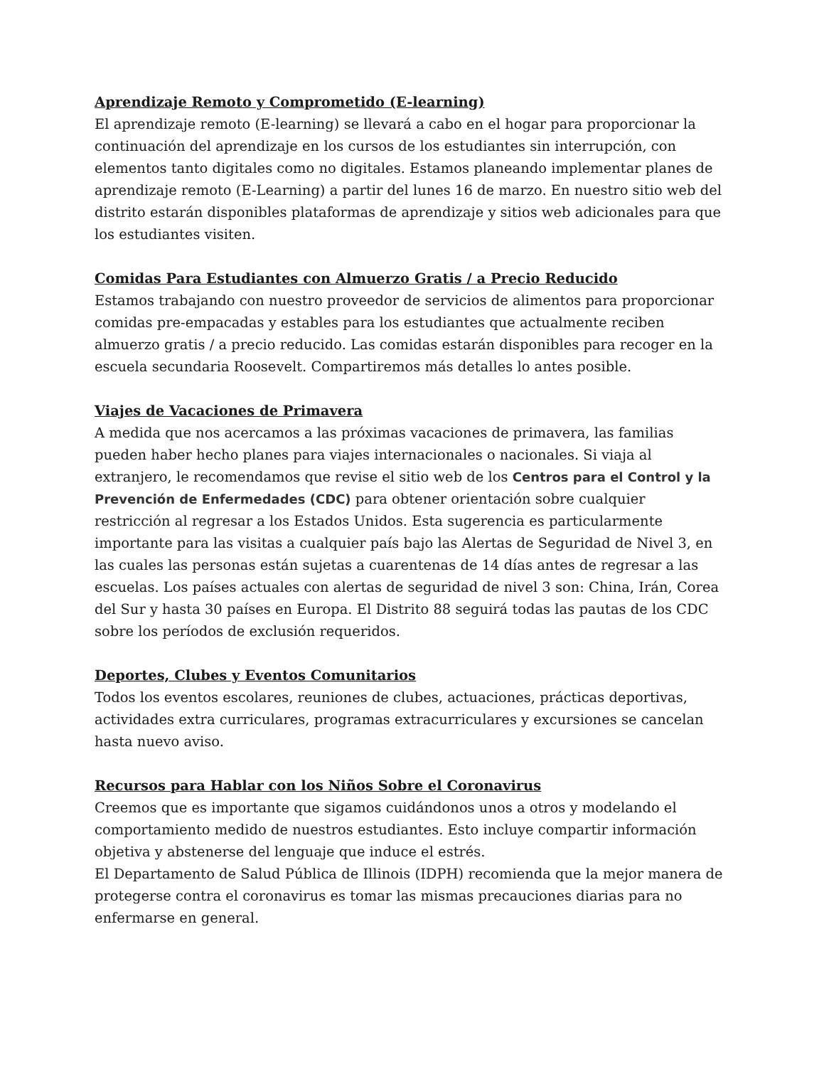Aprendizaje Remoto y Comprometido (E-learning)
El aprendizaje remoto (E-learning) se llevará a cabo en el hogar para proporcionar la continuación del aprendizaje en los cursos de los estudiantes sin interrupción, con elementos tanto digitales como no digitales. Estamos planeando implementar planes de aprendizaje remoto (E-Learning) a partir del lunes 16 de marzo. En nuestro sitio web del distrito estarán disponibles plataformas de aprendizaje y sitios web adicionales para que los estudiantes visiten.
Comidas Para Estudiantes con Almuerzo Gratis / a Precio Reducido
Estamos trabajando con nuestro proveedor de servicios de alimentos para proporcionar comidas pre-empacadas y estables para los estudiantes que actualmente reciben almuerzo gratis / a precio reducido. Las comidas estarán disponibles para recoger en la escuela secundaria Roosevelt. Compartiremos más detalles lo antes posible.
Viajes de Vacaciones de Primavera
A medida que nos acercamos a las próximas vacaciones de primavera, las familias pueden haber hecho planes para viajes internacionales o nacionales. Si viaja al extranjero, le recomendamos que revise el sitio web de los Centros para el Control y la Prevención de Enfermedades (CDC) para obtener orientación sobre cualquier restricción al regresar a los Estados Unidos. Esta sugerencia es particularmente importante para las visitas a cualquier país bajo las Alertas de Seguridad de Nivel 3, en las cuales las personas están sujetas a cuarentenas de 14 días antes de regresar a las escuelas. Los países actuales con alertas de seguridad de nivel 3 son: China, Irán, Corea del Sur y hasta 30 países en Europa. El Distrito 88 seguirá todas las pautas de los CDC sobre los períodos de exclusión requeridos.
Deportes, Clubes y Eventos Comunitarios
Todos los eventos escolares, reuniones de clubes, actuaciones, prácticas deportivas, actividades extra curriculares, programas extracurriculares y excursiones se cancelan hasta nuevo aviso.
Recursos para Hablar con los Niños Sobre el Coronavirus
Creemos que es importante que sigamos cuidándonos unos a otros y modelando el comportamiento medido de nuestros estudiantes. Esto incluye compartir información objetiva y abstenerse del lenguaje que induce el estrés.
El Departamento de Salud Pública de Illinois (IDPH) recomienda que la mejor manera de protegerse contra el coronavirus es tomar las mismas precauciones diarias para no enfermarse en general.